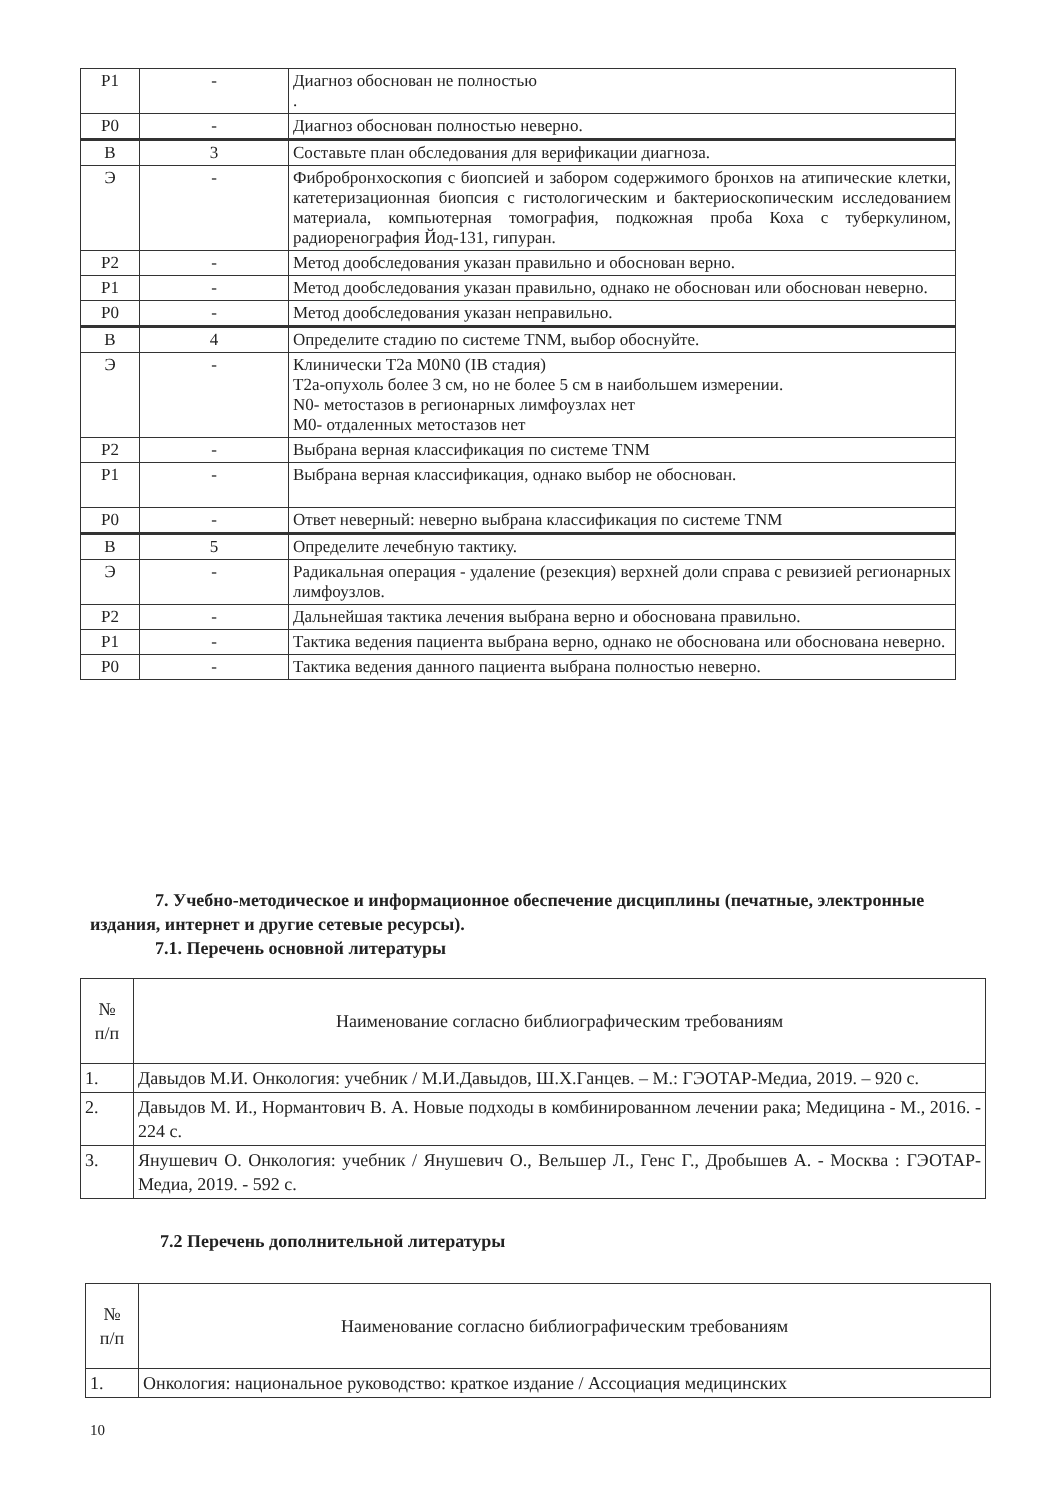| P1 | - | Диагноз обоснован не полностью . |
| P0 | - | Диагноз обоснован полностью неверно. |
| В | 3 | Составьте план обследования для верификации диагноза. |
| Э | - | Фибробронхоскопия с биопсией и забором содержимого бронхов на атипические клетки, катетеризационная биопсия с гистологическим и бактериоскопическим исследованием материала, компьютерная томография, подкожная проба Коха с туберкулином, радиоренография Йод-131, гипуран. |
| P2 | - | Метод дообследования указан правильно и обоснован верно. |
| P1 | - | Метод дообследования указан правильно, однако не обоснован или обоснован неверно. |
| P0 | - | Метод дообследования указан неправильно. |
| В | 4 | Определите стадию по системе TNM, выбор обоснуйте. |
| Э | - | Клинически T2a M0N0 (IB стадия) T2a-опухоль более 3 см, но не более 5 см в наибольшем измерении. N0- метостазов в регионарных лимфоузлах нет M0- отдаленных метостазов нет |
| P2 | - | Выбрана верная классификация по системе TNM |
| P1 | - | Выбрана верная классификация, однако выбор не обоснован. |
| P0 | - | Ответ неверный: неверно выбрана классификация по системе TNM |
| В | 5 | Определите лечебную тактику. |
| Э | - | Радикальная операция - удаление (резекция) верхней доли справа с ревизией регионарных лимфоузлов. |
| P2 | - | Дальнейшая тактика лечения выбрана верно и обоснована правильно. |
| P1 | - | Тактика ведения пациента выбрана верно, однако не обоснована или обоснована неверно. |
| P0 | - | Тактика ведения данного пациента выбрана полностью неверно. |
7. Учебно-методическое и информационное обеспечение дисциплины (печатные, электронные издания, интернет и другие сетевые ресурсы).
7.1. Перечень основной литературы
| № п/п | Наименование согласно библиографическим требованиям |
| --- | --- |
| 1. | Давыдов М.И. Онкология: учебник / М.И.Давыдов, Ш.Х.Ганцев. – М.: ГЭОТАР-Медиа, 2019. – 920 с. |
| 2. | Давыдов М. И., Нормантович В. А. Новые подходы в комбинированном лечении рака; Медицина - М., 2016. - 224 с. |
| 3. | Янушевич О. Онкология: учебник / Янушевич О., Вельшер Л., Генс Г., Дробышев А. - Москва : ГЭОТАР-Медиа, 2019. - 592 с. |
7.2 Перечень дополнительной литературы
| № п/п | Наименование согласно библиографическим требованиям |
| --- | --- |
| 1. | Онкология: национальное руководство: краткое издание / Ассоциация медицинских |
10